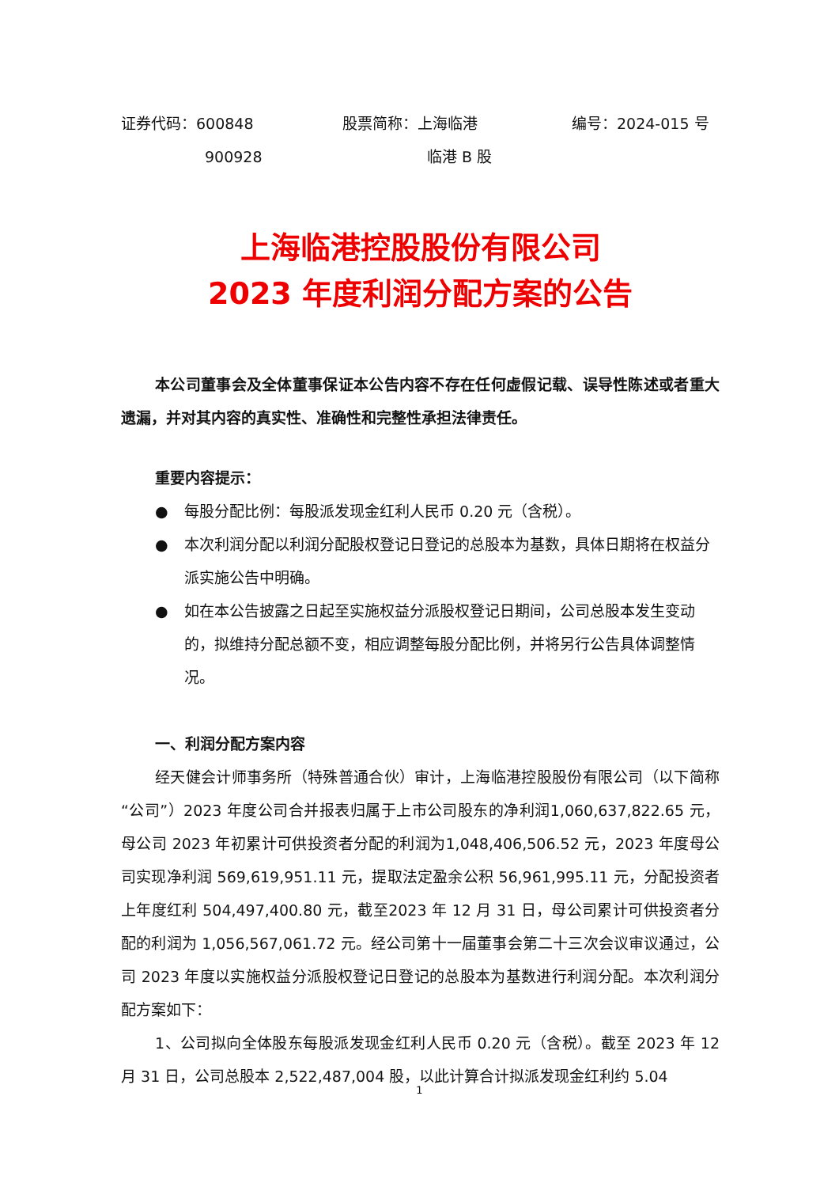证券代码：600848
900928
股票简称：上海临港
临港 B 股
编号：2024-015 号
上海临港控股股份有限公司
2023 年度利润分配方案的公告
本公司董事会及全体董事保证本公告内容不存在任何虚假记载、误导性陈述或者重大遗漏，并对其内容的真实性、准确性和完整性承担法律责任。
重要内容提示：
● 每股分配比例：每股派发现金红利人民币 0.20 元（含税）。
● 本次利润分配以利润分配股权登记日登记的总股本为基数，具体日期将在权益分派实施公告中明确。
● 如在本公告披露之日起至实施权益分派股权登记日期间，公司总股本发生变动的，拟维持分配总额不变，相应调整每股分配比例，并将另行公告具体调整情况。
一、利润分配方案内容
经天健会计师事务所（特殊普通合伙）审计，上海临港控股股份有限公司（以下简称“公司”）2023 年度公司合并报表归属于上市公司股东的净利润1,060,637,822.65 元，母公司 2023 年初累计可供投资者分配的利润为1,048,406,506.52 元，2023 年度母公司实现净利润 569,619,951.11 元，提取法定盈余公积 56,961,995.11 元，分配投资者上年度红利 504,497,400.80 元，截至2023 年 12 月 31 日，母公司累计可供投资者分配的利润为 1,056,567,061.72 元。经公司第十一届董事会第二十三次会议审议通过，公司 2023 年度以实施权益分派股权登记日登记的总股本为基数进行利润分配。本次利润分配方案如下：
1、公司拟向全体股东每股派发现金红利人民币 0.20 元（含税）。截至 2023 年 12 月 31 日，公司总股本 2,522,487,004 股，以此计算合计拟派发现金红利约 5.04
1